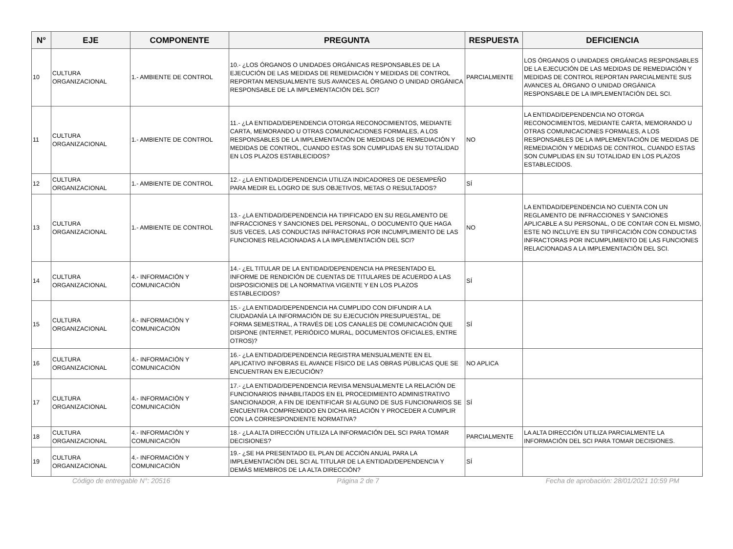| N° | EJE | COMPONENTE | PREGUNTA | RESPUESTA | DEFICIENCIA |
| --- | --- | --- | --- | --- | --- |
| 10 | CULTURA ORGANIZACIONAL | 1.- AMBIENTE DE CONTROL | 10.- ¿LOS ÓRGANOS O UNIDADES ORGÁNICAS RESPONSABLES DE LA EJECUCIÓN DE LAS MEDIDAS DE REMEDIACIÓN Y MEDIDAS DE CONTROL REPORTAN MENSUALMENTE SUS AVANCES AL ÓRGANO O UNIDAD ORGÁNICA RESPONSABLE DE LA IMPLEMENTACIÓN DEL SCI? | PARCIALMENTE | LOS ÓRGANOS O UNIDADES ORGÁNICAS RESPONSABLES DE LA EJECUCIÓN DE LAS MEDIDAS DE REMEDIACIÓN Y MEDIDAS DE CONTROL REPORTAN PARCIALMENTE SUS AVANCES AL ÓRGANO O UNIDAD ORGÁNICA RESPONSABLE DE LA IMPLEMENTACIÓN DEL SCI. |
| 11 | CULTURA ORGANIZACIONAL | 1.- AMBIENTE DE CONTROL | 11.- ¿LA ENTIDAD/DEPENDENCIA OTORGA RECONOCIMIENTOS, MEDIANTE CARTA, MEMORANDO U OTRAS COMUNICACIONES FORMALES, A LOS RESPONSABLES DE LA IMPLEMENTACIÓN DE MEDIDAS DE REMEDIACIÓN Y MEDIDAS DE CONTROL, CUANDO ESTAS SON CUMPLIDAS EN SU TOTALIDAD EN LOS PLAZOS ESTABLECIDOS? | NO | LA ENTIDAD/DEPENDENCIA NO OTORGA RECONOCIMIENTOS, MEDIANTE CARTA, MEMORANDO U OTRAS COMUNICACIONES FORMALES, A LOS RESPONSABLES DE LA IMPLEMENTACIÓN DE MEDIDAS DE REMEDIACIÓN Y MEDIDAS DE CONTROL, CUANDO ESTAS SON CUMPLIDAS EN SU TOTALIDAD EN LOS PLAZOS ESTABLECIDOS. |
| 12 | CULTURA ORGANIZACIONAL | 1.- AMBIENTE DE CONTROL | 12.- ¿LA ENTIDAD/DEPENDENCIA UTILIZA INDICADORES DE DESEMPEÑO PARA MEDIR EL LOGRO DE SUS OBJETIVOS, METAS O RESULTADOS? | SÍ | |
| 13 | CULTURA ORGANIZACIONAL | 1.- AMBIENTE DE CONTROL | 13.- ¿LA ENTIDAD/DEPENDENCIA HA TIPIFICADO EN SU REGLAMENTO DE INFRACCIONES Y SANCIONES DEL PERSONAL, O DOCUMENTO QUE HAGA SUS VECES, LAS CONDUCTAS INFRACTORAS POR INCUMPLIMIENTO DE LAS FUNCIONES RELACIONADAS A LA IMPLEMENTACIÓN DEL SCI? | NO | LA ENTIDAD/DEPENDENCIA NO CUENTA CON UN REGLAMENTO DE INFRACCIONES Y SANCIONES APLICABLE A SU PERSONAL, O DE CONTAR CON EL MISMO, ESTE NO INCLUYE EN SU TIPIFICACIÓN CON CONDUCTAS INFRACTORAS POR INCUMPLIMIENTO DE LAS FUNCIONES RELACIONADAS A LA IMPLEMENTACIÓN DEL SCI. |
| 14 | CULTURA ORGANIZACIONAL | 4.- INFORMACIÓN Y COMUNICACIÓN | 14.- ¿EL TITULAR DE LA ENTIDAD/DEPENDENCIA HA PRESENTADO EL INFORME DE RENDICIÓN DE CUENTAS DE TITULARES DE ACUERDO A LAS DISPOSICIONES DE LA NORMATIVA VIGENTE Y EN LOS PLAZOS ESTABLECIDOS? | SÍ | |
| 15 | CULTURA ORGANIZACIONAL | 4.- INFORMACIÓN Y COMUNICACIÓN | 15.- ¿LA ENTIDAD/DEPENDENCIA HA CUMPLIDO CON DIFUNDIR A LA CIUDADANÍA LA INFORMACIÓN DE SU EJECUCIÓN PRESUPUESTAL, DE FORMA SEMESTRAL, A TRAVÉS DE LOS CANALES DE COMUNICACIÓN QUE DISPONE (INTERNET, PERIÓDICO MURAL, DOCUMENTOS OFICIALES, ENTRE OTROS)? | SÍ | |
| 16 | CULTURA ORGANIZACIONAL | 4.- INFORMACIÓN Y COMUNICACIÓN | 16.- ¿LA ENTIDAD/DEPENDENCIA REGISTRA MENSUALMENTE EN EL APLICATIVO INFOBRAS EL AVANCE FÍSICO DE LAS OBRAS PÚBLICAS QUE SE ENCUENTRAN EN EJECUCIÓN? | NO APLICA | |
| 17 | CULTURA ORGANIZACIONAL | 4.- INFORMACIÓN Y COMUNICACIÓN | 17.- ¿LA ENTIDAD/DEPENDENCIA REVISA MENSUALMENTE LA RELACIÓN DE FUNCIONARIOS INHABILITADOS EN EL PROCEDIMIENTO ADMINISTRATIVO SANCIONADOR, A FIN DE IDENTIFICAR SI ALGUNO DE SUS FUNCIONARIOS SE ENCUENTRA COMPRENDIDO EN DICHA RELACIÓN Y PROCEDER A CUMPLIR CON LA CORRESPONDIENTE NORMATIVA? | SÍ | |
| 18 | CULTURA ORGANIZACIONAL | 4.- INFORMACIÓN Y COMUNICACIÓN | 18.- ¿LA ALTA DIRECCIÓN UTILIZA LA INFORMACIÓN DEL SCI PARA TOMAR DECISIONES? | PARCIALMENTE | LA ALTA DIRECCIÓN UTILIZA PARCIALMENTE LA INFORMACIÓN DEL SCI PARA TOMAR DECISIONES. |
| 19 | CULTURA ORGANIZACIONAL | 4.- INFORMACIÓN Y COMUNICACIÓN | 19.- ¿SE HA PRESENTADO EL PLAN DE ACCIÓN ANUAL PARA LA IMPLEMENTACIÓN DEL SCI AL TITULAR DE LA ENTIDAD/DEPENDENCIA Y DEMÁS MIEMBROS DE LA ALTA DIRECCIÓN? | SÍ | |
Código de entregable N°: 20516 Página 2 de 7 Fecha de aprobación: 28/01/2021 10:59 PM